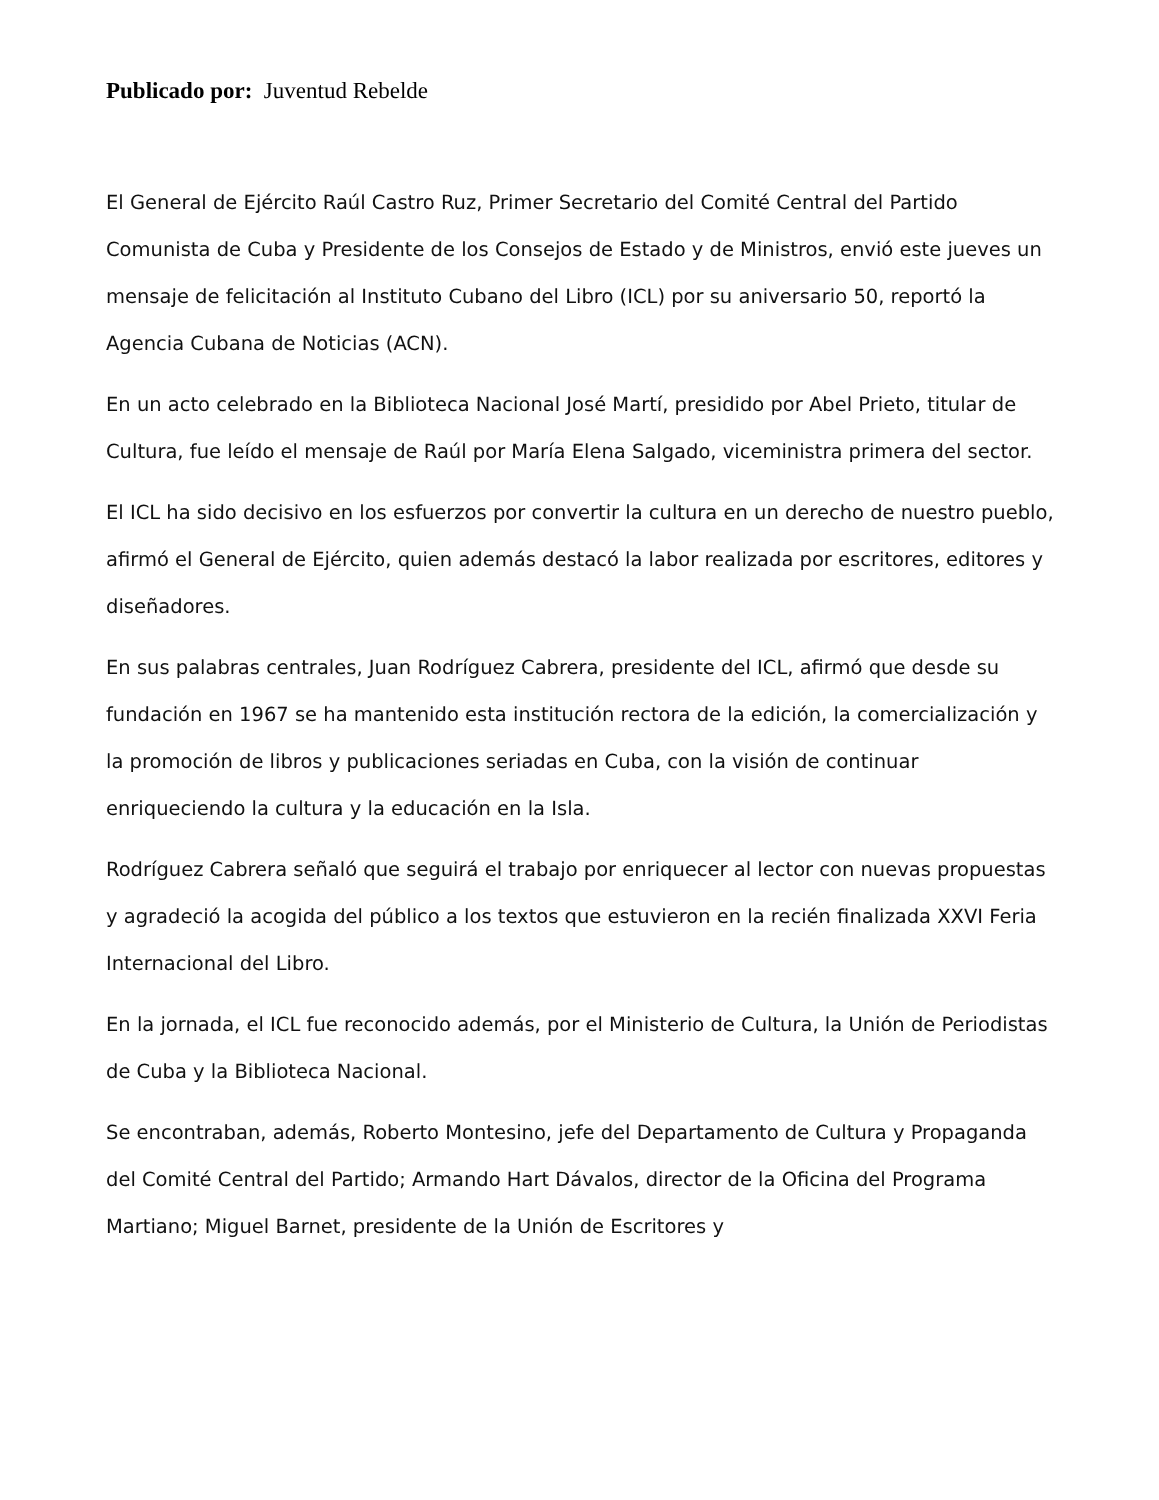Publicado por: Juventud Rebelde
El General de Ejército Raúl Castro Ruz, Primer Secretario del Comité Central del Partido Comunista de Cuba y Presidente de los Consejos de Estado y de Ministros, envió este jueves un mensaje de felicitación al Instituto Cubano del Libro (ICL) por su aniversario 50, reportó la Agencia Cubana de Noticias (ACN).
En un acto celebrado en la Biblioteca Nacional José Martí, presidido por Abel Prieto, titular de Cultura, fue leído el mensaje de Raúl por María Elena Salgado, viceministra primera del sector.
El ICL ha sido decisivo en los esfuerzos por convertir la cultura en un derecho de nuestro pueblo, afirmó el General de Ejército, quien además destacó la labor realizada por escritores, editores y diseñadores.
En sus palabras centrales, Juan Rodríguez Cabrera, presidente del ICL, afirmó que desde su fundación en 1967 se ha mantenido esta institución rectora de la edición, la comercialización y la promoción de libros y publicaciones seriadas en Cuba, con la visión de continuar enriqueciendo la cultura y la educación en la Isla.
Rodríguez Cabrera señaló que seguirá el trabajo por enriquecer al lector con nuevas propuestas y agradeció la acogida del público a los textos que estuvieron en la recién finalizada XXVI Feria Internacional del Libro.
En la jornada, el ICL fue reconocido además, por el Ministerio de Cultura, la Unión de Periodistas de Cuba y la Biblioteca Nacional.
Se encontraban, además, Roberto Montesino, jefe del Departamento de Cultura y Propaganda del Comité Central del Partido; Armando Hart Dávalos, director de la Oficina del Programa Martiano; Miguel Barnet, presidente de la Unión de Escritores y